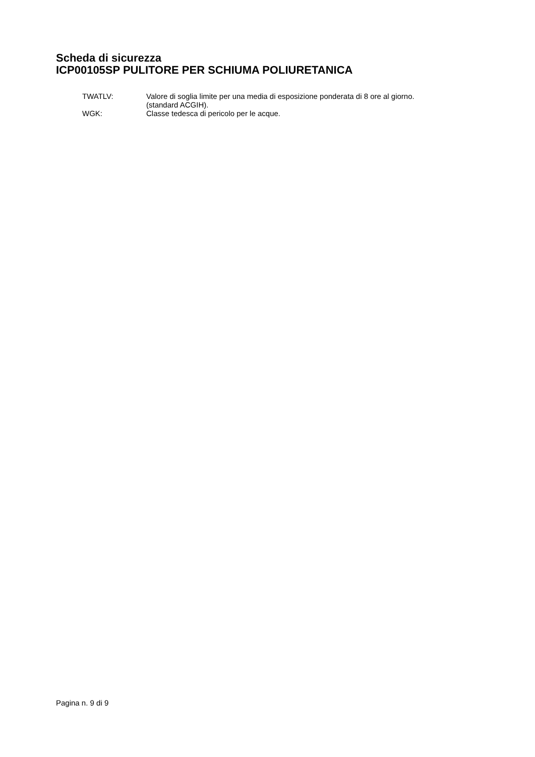Scheda di sicurezza
ICP00105SP PULITORE PER SCHIUMA POLIURETANICA
TWATLV: Valore di soglia limite per una media di esposizione ponderata di 8 ore al giorno. (standard ACGIH).
WGK: Classe tedesca di pericolo per le acque.
Pagina n. 9 di 9